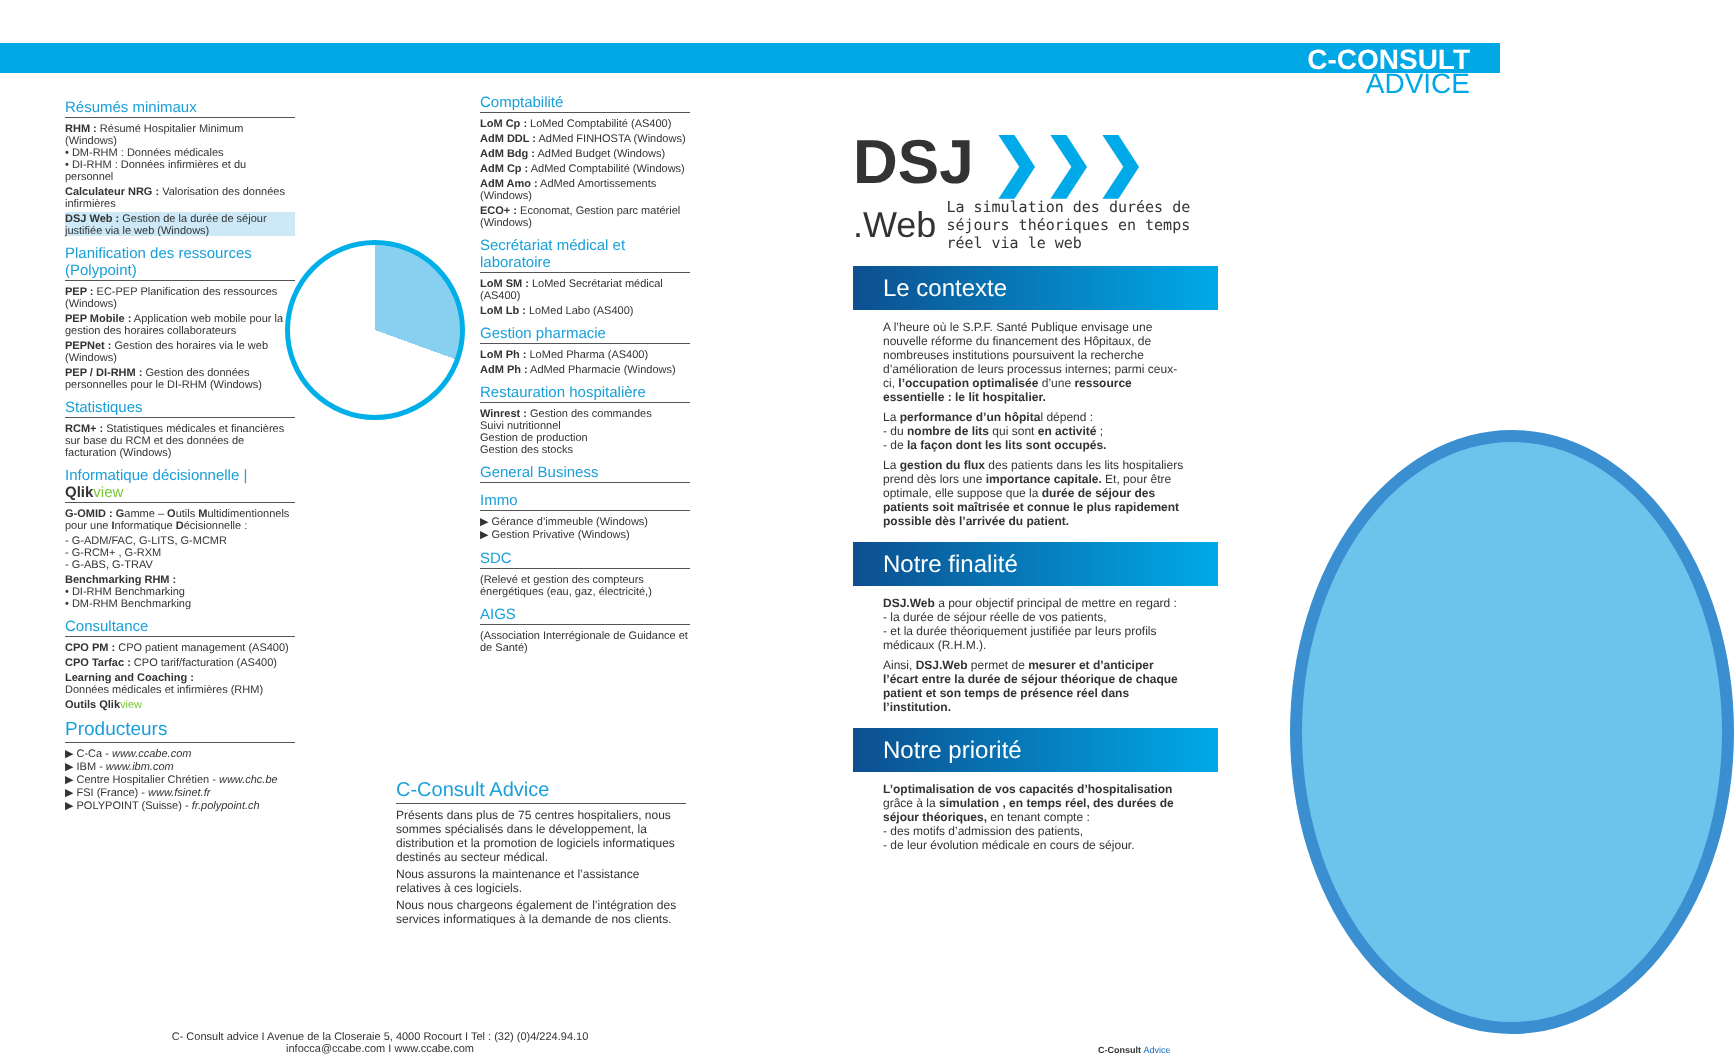C-CONSULT
ADVICE
Résumés minimaux
RHM : Résumé Hospitalier Minimum (Windows)
• DM-RHM : Données médicales
• DI-RHM : Données infirmières et du personnel
Calculateur NRG : Valorisation des données infirmières
DSJ Web : Gestion de la durée de séjour justifiée via le web (Windows)
Planification des ressources (Polypoint)
PEP : EC-PEP Planification des ressources (Windows)
PEP Mobile : Application web mobile pour la gestion des horaires collaborateurs
PEPNet : Gestion des horaires via le web (Windows)
PEP / DI-RHM : Gestion des données personnelles pour le DI-RHM (Windows)
Statistiques
RCM+ : Statistiques médicales et financières sur base du RCM et des données de facturation (Windows)
Informatique décisionnelle | Qlik view
G-OMID : Gamme – Outils Multidimentionnels pour une Informatique Décisionnelle :
- G-ADM/FAC, G-LITS, G-MCMR
- G-RCM+ , G-RXM
- G-ABS, G-TRAV
Benchmarking RHM :
• DI-RHM Benchmarking
• DM-RHM Benchmarking
Consultance
CPO PM : CPO patient management (AS400)
CPO Tarfac : CPO tarif/facturation (AS400)
Learning and Coaching :
Données médicales et infirmières (RHM)
Outils Qlik view
Producteurs
▶ C-Ca - www.ccabe.com
▶ IBM - www.ibm.com
▶ Centre Hospitalier Chrétien - www.chc.be
▶ FSI (France) - www.fsinet.fr
▶ POLYPOINT (Suisse) - fr.polypoint.ch
Comptabilité
LoM Cp : LoMed Comptabilité (AS400)
AdM DDL : AdMed FINHOSTA (Windows)
AdM Bdg : AdMed Budget (Windows)
AdM Cp : AdMed Comptabilité (Windows)
AdM Amo : AdMed Amortissements (Windows)
ECO+ : Economat, Gestion parc matériel (Windows)
Secrétariat médical et laboratoire
LoM SM : LoMed Secrétariat médical (AS400)
LoM Lb : LoMed Labo (AS400)
Gestion pharmacie
LoM Ph : LoMed Pharma (AS400)
AdM Ph : AdMed Pharmacie (Windows)
Restauration hospitalière
Winrest : Gestion des commandes
Suivi nutritionnel
Gestion de production
Gestion des stocks
General Business
Immo
▶ Gérance d’immeuble (Windows)
▶ Gestion Privative (Windows)
SDC
(Relevé et gestion des compteurs énergétiques (eau, gaz, électricité,)
AIGS
(Association Interrégionale de Guidance et de Santé)
C-Consult Advice
Présents dans plus de 75 centres hospitaliers, nous sommes spécialisés dans le développement, la distribution et la promotion de logiciels informatiques destinés au secteur médical.
Nous assurons la maintenance et l’assistance relatives à ces logiciels.
Nous nous chargeons également de l’intégration des services informatiques à la demande de nos clients.
DSJ ❯❯❯
.Web La simulation des durées de séjours théoriques en temps réel via le web
Le contexte
A l’heure où le S.P.F. Santé Publique envisage une nouvelle réforme du financement des Hôpitaux, de nombreuses institutions poursuivent la recherche d’amélioration de leurs processus internes; parmi ceux-ci, l’occupation optimalisée d’une ressource essentielle : le lit hospitalier.
La performance d’un hôpital dépend :
- du nombre de lits qui sont en activité ;
- de la façon dont les lits sont occupés.
La gestion du flux des patients dans les lits hospitaliers prend dès lors une importance capitale. Et, pour être optimale, elle suppose que la durée de séjour des patients soit maîtrisée et connue le plus rapidement possible dès l’arrivée du patient.
Notre finalité
DSJ.Web a pour objectif principal de mettre en regard :
- la durée de séjour réelle de vos patients,
- et la durée théoriquement justifiée par leurs profils médicaux (R.H.M.).
Ainsi, DSJ.Web permet de mesurer et d’anticiper l’écart entre la durée de séjour théorique de chaque patient et son temps de présence réel dans l’institution.
Notre priorité
L’optimalisation de vos capacités d’hospitalisation grâce à la simulation , en temps réel, des durées de séjour théoriques, en tenant compte :
- des motifs d’admission des patients,
- de leur évolution médicale en cours de séjour.
C- Consult advice I Avenue de la Closeraie 5, 4000 Rocourt I Tel : (32) (0)4/224.94.10
infocca@ccabe.com I www.ccabe.com
C-Consult Advice